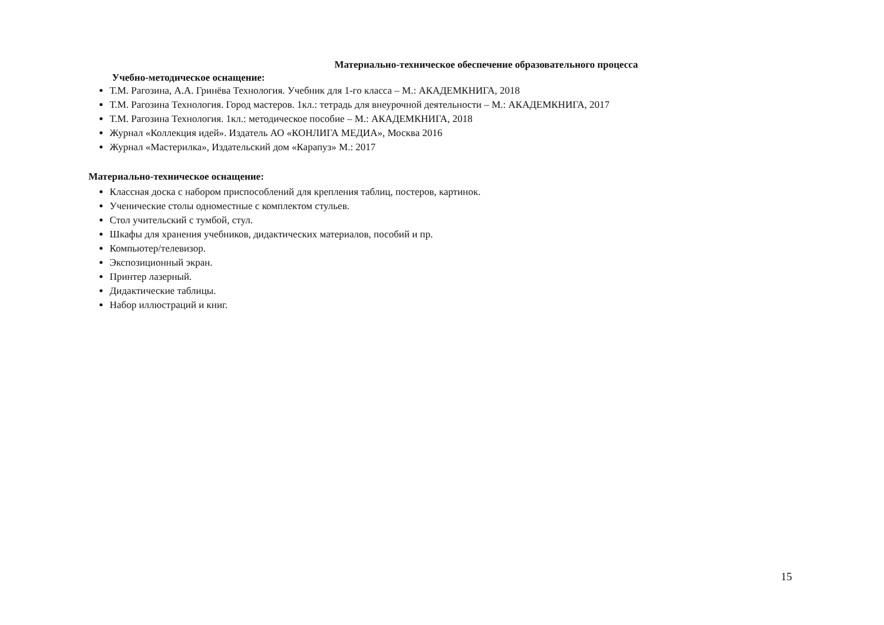Материально-техническое обеспечение образовательного процесса
Учебно-методическое оснащение:
Т.М. Рагозина, А.А. Гринёва Технология. Учебник для 1-го класса – М.: АКАДЕМКНИГА, 2018
Т.М. Рагозина Технология. Город мастеров. 1кл.: тетрадь для внеурочной деятельности – М.: АКАДЕМКНИГА, 2017
Т.М. Рагозина Технология. 1кл.: методическое пособие – М.: АКАДЕМКНИГА, 2018
Журнал «Коллекция идей». Издатель АО «КОНЛИГА МЕДИА», Москва 2016
Журнал «Мастерилка», Издательский дом «Карапуз» М.: 2017
Материально-техническое оснащение:
Классная доска с набором приспособлений для крепления таблиц, постеров, картинок.
Ученические столы одноместные с комплектом стульев.
Стол учительский с тумбой, стул.
Шкафы для хранения учебников, дидактических материалов, пособий и пр.
Компьютер/телевизор.
Экспозиционный экран.
Принтер лазерный.
Дидактические таблицы.
Набор иллюстраций и книг.
15